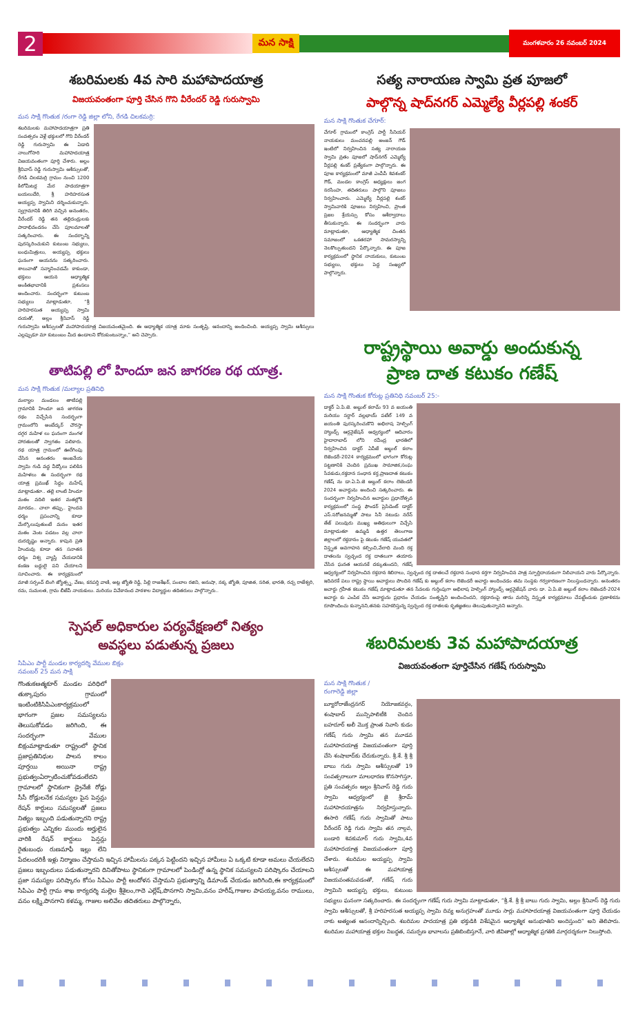2
మన సాక్షి
మంగళవారం 26 నవంబర్ 2024
శబరిమలకు 4వ సారి మహాపాదయాత్ర
విజయవంతంగా పూర్తి చేసిన గొని వీరేందర్ రెడ్డి గురుస్వామి
మన సాక్షి గొంతుక /రంగా రెడ్డి జిల్లా లోని, రేగడి చిలకమర్రి:
శబరిమలకు మహాపాదయాత్రగా ప్రతి సంవత్సరం వెళ్లే భక్తులలో గొని వీరేందర్ రెడ్డి గురుస్వామి ఈ ఏడాది నాలుగోసారి మహాపాదయాత్ర విజయవంతంగా పూర్తి చేశారు. అల్లం శ్రీనివాస్ రెడ్డి గురుస్వామి ఆశీస్సులతో, రేగడి చిలకమర్రి గ్రామం నుంచి 1200 కిలోమీటర్ల మేర పాదయాత్రగా బయలుదేరి, శ్రీ హరిహరసుత అయ్యప్ప స్వామిని దర్శించుకున్నారు. స్వగ్రామానికి తిరిగి వచ్చిన అనంతరం, వీరేందర్ రెడ్డి తన తల్లిదండ్రులకు పాదాభివందనం చేసి పూలమాలతో సత్కరించారు. ఈ సందర్భాన్ని పురస్కరించుకుని కుటుంబ సభ్యులు, బంధుమిత్రులు, అయ్యప్ప భక్తులు ఘనంగా ఆయనను సత్కరించారు. శాలువాతో సన్మానించడమే కాకుండా, భక్తులు ఆయన ఆధ్యాత్మిక అంకితభావానికి ప్రశంసలు అందించారు. సందర్భంగా కుటుంబ సభ్యులు మాట్లాడుతూ, “శ్రీ హరిహరసుత అయ్యప్ప స్వామి దయతో, అల్లం శ్రీనివాస్ రెడ్డి గురుస్వామి ఆశీస్సులతో మహాపాదయాత్ర విజయవంతమైంది. ఈ ఆధ్యాత్మిక యాత్ర మాకు సంతృప్తి, ఆనందాన్ని అందించింది. అయ్యప్ప స్వామి ఆశీస్సులు ఎల్లప్పుడూ మా కుటుంబం మీద ఉండాలని కోరుకుంటున్నాం,” అని చెప్పారు.
తాటిపల్లి లో హిందూ జన జాగరణ రథ యాత్ర.
మన సాక్షి గొంతుక /మల్యాల ప్రతినిధి
మల్యాల మండలం తాటిపల్లి గ్రామానికి హిందూ జన జాగరణ రథం విచ్చేసిన సందర్భంగా గ్రామంలోని అంబేద్కర్ చౌరస్తా దగ్గర మహిళ లు ఘనంగా మంగళ హారతులతో స్వాగతం పలికారు. రథ యాత్ర గ్రామంలో ఊరేగింపు చేసిన అనంతరం ఆంజనేయ స్వామి గుడి వద్ద వీడ్కోలు పలికిన మహిళలు ఈ సందర్భంగా రథ యాత్ర ప్రముఖ్ సిద్దం మహేష్ మాట్లాడుతూ.. తల్లి లాంటి హిందూ మతం వదిలి ఇతర మతల్లోకి మారడం.. చాలా తప్పు.. హైందవ ధర్మం ప్రపంచాన్ని కూడా మేల్కొలుపుతుంటే మనం ఇతర మతం వెంట పడటం వల్ల చాలా దురదృష్టం అన్నారు. కాపున ప్రతి హిందువు కూడా తన సనాతన ధర్మం విశ్వ వ్యాప్తి చేయడానికి కంకణ బద్ధులై పని చేయాలని సూచించారు. ఈ కార్యక్రమంలో మాజీ సర్పంచ్ బింగి జ్యోత్స్న, వేణు, కనపర్తి వాణి, అట్ల జ్యోతి రెడ్డి, పిల్లి రాజశేఖర్, పంబాల రజిని, అనుషా, నక్క జ్యోతి, పూజిత, సరిత, భారతి, రచ్చ రాజేశ్వరి, రమ, సుమలత, గ్రామ బీజేపీ నాయకులు. మరియు వివేకానంద పాఠశాల విద్యార్థుల తదితరులు పాల్గొన్నారు..
స్పెషల్ అధికారుల పర్యవేక్షణలో నిత్యం
అవస్థలు పడుతున్న ప్రజలు
సిపిఎం పార్టీ మండల కార్యదర్శి వేముల బిక్షం
నవంబర్ 25 మన సాక్షి
గొంతుకఆత్మకూర్ మండల పరిధిలో తుక్కాపురం గ్రామంలో ఇంటింటికిసిపిఎంకార్యక్రమంలో భాగంగా ప్రజల సమస్యలను తెలుసుకోవడం జరిగింది, ఈ సందర్భంగా వేముల బిక్షంమాట్లాడుతూ రాష్ట్రంలో స్థానిక ప్రజాప్రతినిధుల పాలన కాలం పూర్తయి అయినా రాష్ట్ర ప్రభుత్వంఏర్పాటించుకోవడంలేదని గ్రామాలలో స్థానికంగా డ్రైనేజీ రోడ్లు సీసీ రోడ్లులనేక సమస్యల పైన పెన్షన్లు రేషన్ కార్డులు సమస్యలతో ప్రజలు నిత్యం ఇబ్బంది పడుతున్నారని రాష్ట్ర ప్రభుత్వం ఎన్నికల ముందు అర్హులైన వారికి రేషన్ కార్డులు పెన్షన్లు రైతుబంధు రుణమాఫీ ఇల్లు లేని పేదలందరికీ ఇళ్లు నిర్మాణం చేస్తామని ఇచ్చిన హామీలను పక్కన పెట్టిందని ఇచ్చిన హామీలు ఏ ఒక్కటి కూడా అమలు చేయలేదని ప్రజలు ఇబ్బందులు పడుతున్నారని దినితోపాటు స్థానికంగా గ్రామాలలో పెండింగ్లో ఉన్న స్థానిక సమస్యలని పరిష్కారం చేయాలని ప్రజా సమస్యల పరిష్కారం కోసం సిపిఎం పార్టీ ఆందోళన చేస్తామని ప్రభుత్వాన్ని డిమాండ్ చేయడం జరిగింది,ఈ కార్యక్రమంలో సిపిఎం పార్టీ గ్రామ శాఖ కార్యదర్శి మల్లెల శ్రీశైలం,గాదె ఎల్లేష్,పొనగాని స్వామి,వనం హరీష్,గాజుల పాపయ్య,వనం రాములు, వనం లక్ష్మి,పొనగాని కళమ్మ, గాజుల అలివేల తదితరులు పాల్గొన్నారు,
సత్య నారాయణ స్వామి వ్రత పూజలో
పాల్గొన్న షాద్‌నగర్ ఎమ్మెల్యే వీర్లపల్లి శంకర్
మన సాక్షి గొంతుక చేగూర్:
చేగూర్ గ్రామంలో కాంగ్రెస్ పార్టీ సీనియర్ నాయకులు మంచనపల్లి అంజన్ గౌడ్ ఇంటిలో నిర్వహించిన సత్య నారాయణ స్వామి వ్రతం పూజలో షాద్‌నగర్ ఎమ్మెల్యే వీర్లపల్లి శంకర్ ప్రత్యేకంగా పాల్గొన్నారు. ఈ పూజ కార్యక్రమంలో మాజీ ఎంపీపీ శివశంకర్ గౌడ్, మండల కాంగ్రెస్ అధ్యక్షులు జంగ నరసింహ, తదితరులు పాల్గొని పూజలు నిర్వహించారు. ఎమ్మెల్యే వీర్లపల్లి శంకర్ స్వామివారికి పూజలు నిర్వహించి, ప్రాంత ప్రజల శ్రేయస్సు కోసం ఆశీర్వాదాలు తీసుకున్నారు. ఈ సందర్భంగా వారు మాట్లాడుతూ, ఆధ్యాత్మిక చింతన సమాజంలో ఒకతరహా సామరస్యాన్ని నెలకొల్పుతుందని పేర్కొన్నారు. ఈ పూజ కార్యక్రమంలో స్థానిక నాయకులు, కుటుంబ సభ్యులు, భక్తులు పెద్ద సంఖ్యలో పాల్గొన్నారు.
రాష్ట్రస్థాయి అవార్డు అందుకున్న
ప్రాణ దాత కటుకం గణేష్
మన సాక్షి గొంతుక కోరుట్ల ప్రతినిధి నవంబర్ 25:-
డాక్టర్ ఏ.పి.జె. అబ్దుల్ కలామ్ 93 వ జయంతి మరియు సర్దార్ వల్లభాయ్ పటేల్ 149 వ జయంతి పురస్కరించుకొని అభిలాష హెల్పింగ్ హ్యాండ్స్ ఆర్గనైజేషన్ ఆధ్వర్యంలో ఆదివారం హైదారాబాద్ లోని రవీంద్ర భారతిలో నిర్వహించిన డాక్టర్ ఏపీజే అబ్దుల్ కలాం లెజెండరీ-2024 కార్యక్రమంలో భాగంగా కోరుట్ల పట్టణానికి చెందిన ప్రముఖ సామాజిక,సంఘ సేవకుడు,రక్తదాన సంధాన కర్త,ప్రాణదాత కటుకం గణేష్ ను డా.ఏ.పి.జె అబ్దుల్ కలాం లెజెండరీ 2024 అవార్డును అందించి సత్కరించారు. ఈ సందర్భంగా నిర్వహించిన అవార్డుల ప్రధానోత్సవ కార్యక్రమంలో సంస్థ ఫౌండర్ ప్రెసిడెంట్ డాక్టర్ ఎస్.సరోజనమ్మతో పాటు సినీ నటుడు నరేన్ తేజ్ పలువురు ముఖ్య అతిథులుగా విచ్చేసి మాట్లాడుతూ ఉమ్మడి ఉత్తర తెలంగాణ జిల్లాలలో రక్తదానం పై కటుకం గణేష్ యువతలో విస్తృత అవగాహన కల్పించి,వేలాది మంది రక్త దాతలను స్వచ్ఛంద రక్త దాతలుగా తయారు చేసిన ఘనత ఆయనకే దక్కుతుందని, గణేష్ ఆధ్వర్యంలో నిర్వహించిన రక్తదాన శిబిరాలు, స్వచ్ఛంద రక్త దాతలచే రక్తదాన సంధాన కర్తగా నిర్వహించిన పాత్ర స్ఫూర్తిదాయకంగా నిలిచాయని వారు పేర్కొన్నారు. ఇదివరకే పలు రాష్ట్ర స్థాయి అవార్డులు పొందిన గణేష్ కు అబ్దుల్ కలాం లెజెండరీ అవార్డు అందించడం తమ సంస్థకు గర్వకారణంగా నిలుస్తుందన్నారు. అనంతరం అవార్డు గ్రహీత కటుకం గణేష్ మాట్లాడుతూ తన సేవలకు గుర్తింపుగా అభిలాష హెల్పింగ్ హ్యాండ్స్ ఆర్గనైజేషన్ వారు డా. ఏ.పి.జె అబ్దుల్ కలాం లెజెండరీ-2024 అవార్డు కు ఎంపిక చేసి అవార్డును ప్రధానం చేయడం సంతృప్తిని అందించిందని, రక్తదానంపై తాను మరిన్ని విస్తృత కార్యక్రమాలు చేపట్టేందుకు ప్రణాళికను రూపొందించు కున్నానని,తనకు సహకరిస్తున్న స్వచ్ఛంద రక్త దాతలకు కృతజ్ఞతలు తెలుపుతున్నానని అన్నారు.
శబరిమలకు 3వ మహాపాదయాత్ర
విజయవంతంగా పూర్తిచేసిన గణేష్ గురుస్వామి
మన సాక్షి గొంతుక /
రంగారెడ్డి జిల్లా
బ్యూరోరాజేంద్రనగర్ నియోజకవర్గం, శంషాబాద్ మున్సిపాలిటీకి చెందిన బహదూర్ అలీ మొక్త ప్రాంత నివాసి కుడం గణేష్ గురు స్వామి తన మూడవ మహాపాదయాత్ర విజయవంతంగా పూర్తి చేసి శంషాబాద్‌కు చేరుకున్నారు. శ్రీ.శే. శ్రీ శ్రీ బాబు గురు స్వామి ఆశీస్సులతో 19 సంవత్సరాలుగా మాలధారణ కొనసాగిస్తూ, ప్రతి సంవత్సరం అల్లం శ్రీనివాస్ రెడ్డి గురు స్వామి ఆధ్వర్యంలో జై శ్రీరామ్ మహాపాదయాత్రను నిర్వహిస్తున్నారు. ఈసారి గణేష్ గురు స్వామితో పాటు వీరేందర్ రెడ్డి గురు స్వామి తన నాల్గవ, బండారి శివకుమార్ గురు స్వామి,4వ మహాపాదయాత్ర విజయవంతంగా పూర్తి చేశారు. శబరిమల అయ్యప్ప స్వామి ఆశీస్సులతో ఈ మహాయాత్ర విజయవంతమవడంతో, గణేష్ గురు స్వామిని అయ్యప్ప భక్తులు, కుటుంబ సభ్యులు ఘనంగా సత్కరించారు. ఈ సందర్భంగా గణేష్ గురు స్వామి మాట్లాడుతూ, “శ్రీ.శే. శ్రీ శ్రీ బాబు గురు స్వామి, అల్లం శ్రీనివాస్ రెడ్డి గురు స్వామి ఆశీస్సులతో, శ్రీ హరిహరసుత అయ్యప్ప స్వామి దివ్య అనుగ్రహంతో మూడు సార్లు మహాపాదయాత్ర విజయవంతంగా పూర్తి చేయడం నాకు అత్యంత ఆనందాన్నిచ్చింది. శబరిమల పాదయాత్ర ప్రతి భక్తుడికి విశేషమైన ఆధ్యాత్మిక అనుభూతిని అందిస్తుంది” అని తెలిపారు. శబరిమల మహాయాత్ర భక్తుల నిబద్ధత, సమర్పణ భావాలను ప్రతిబింబిస్తూనే, వారి జీవితాల్లో ఆధ్యాత్మిక ప్రగతికి మార్గదర్శకంగా నిలుస్తోంది.